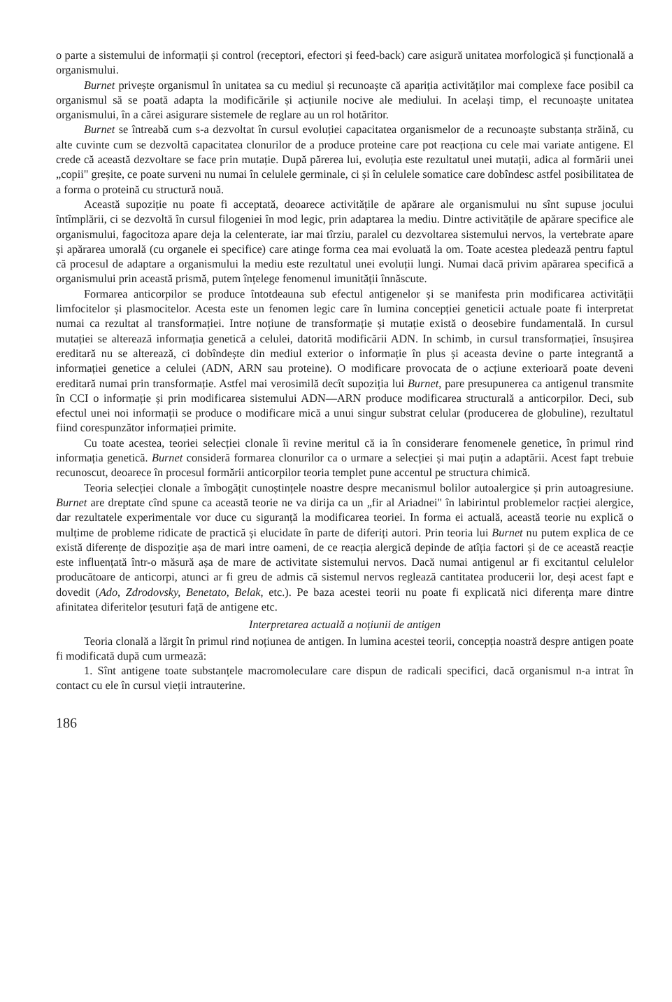o parte a sistemului de informații și control (receptori, efectori și feed-back) care asigură unitatea morfologică și funcțională a organismului.
Burnet privește organismul în unitatea sa cu mediul și recunoaște că apariția activităților mai complexe face posibil ca organismul să se poată adapta la modificările și acțiunile nocive ale mediului. In același timp, el recunoaște unitatea organismului, în a cărei asigurare sistemele de reglare au un rol hotăritor.
Burnet se întreabă cum s-a dezvoltat în cursul evoluției capacitatea organismelor de a recunoaște substanța străină, cu alte cuvinte cum se dezvoltă capacitatea clonurilor de a produce proteine care pot reacționa cu cele mai variate antigene. El crede că această dezvoltare se face prin mutație. După părerea lui, evoluția este rezultatul unei mutații, adica al formării unei „copii" greșite, ce poate surveni nu numai în celulele germinale, ci și în celulele somatice care dobîndesc astfel posibilitatea de a forma o proteină cu structură nouă.
Această supoziție nu poate fi acceptată, deoarece activitățile de apărare ale organismului nu sînt supuse jocului întîmplării, ci se dezvoltă în cursul filogeniei în mod legic, prin adaptarea la mediu. Dintre activitățile de apărare specifice ale organismului, fagocitoza apare deja la celenterate, iar mai tîrziu, paralel cu dezvoltarea sistemului nervos, la vertebrate apare și apărarea umorală (cu organele ei specifice) care atinge forma cea mai evoluată la om. Toate acestea pledează pentru faptul că procesul de adaptare a organismului la mediu este rezultatul unei evoluții lungi. Numai dacă privim apărarea specifică a organismului prin această prismă, putem înțelege fenomenul imunității înnăscute.
Formarea anticorpilor se produce întotdeauna sub efectul antigenelor și se manifesta prin modificarea activității limfocitelor și plasmocitelor. Acesta este un fenomen legic care în lumina concepției geneticii actuale poate fi interpretat numai ca rezultat al transformației. Intre noțiune de transformație și mutație există o deosebire fundamentală. In cursul mutației se alterează informația genetică a celulei, datorită modificării ADN. In schimb, in cursul transformației, însușirea ereditară nu se alterează, ci dobîndește din mediul exterior o informație în plus și aceasta devine o parte integrantă a informației genetice a celulei (ADN, ARN sau proteine). O modificare provocata de o acțiune exterioară poate deveni ereditară numai prin transformație. Astfel mai verosimilă decît supoziția lui Burnet, pare presupunerea ca antigenul transmite în CCI o informație și prin modificarea sistemului ADN—ARN produce modificarea structurală a anticorpilor. Deci, sub efectul unei noi informații se produce o modificare mică a unui singur substrat celular (producerea de globuline), rezultatul fiind corespunzător informației primite.
Cu toate acestea, teoriei selecției clonale îi revine meritul că ia în considerare fenomenele genetice, în primul rind informația genetică. Burnet consideră formarea clonurilor ca o urmare a selecției și mai puțin a adaptării. Acest fapt trebuie recunoscut, deoarece în procesul formării anticorpilor teoria templet pune accentul pe structura chimică.
Teoria selecției clonale a îmbogățit cunoștințele noastre despre mecanismul bolilor autoalergice și prin autoagresiune. Burnet are dreptate cînd spune ca această teorie ne va dirija ca un „fir al Ariadnei" în labirintul problemelor racției alergice, dar rezultatele experimentale vor duce cu siguranță la modificarea teoriei. In forma ei actuală, această teorie nu explică o mulțime de probleme ridicate de practică și elucidate în parte de diferiți autori. Prin teoria lui Burnet nu putem explica de ce există diferențe de dispoziție așa de mari intre oameni, de ce reacția alergică depinde de atîția factori și de ce această reacție este influențată într-o măsură așa de mare de activitate sistemului nervos. Dacă numai antigenul ar fi excitantul celulelor producătoare de anticorpi, atunci ar fi greu de admis că sistemul nervos reglează cantitatea producerii lor, deși acest fapt e dovedit (Ado, Zdrodovsky, Benetato, Belak, etc.). Pe baza acestei teorii nu poate fi explicată nici diferența mare dintre afinitatea diferitelor țesuturi față de antigene etc.
Interpretarea actuală a noțiunii de antigen
Teoria clonală a lărgit în primul rind noțiunea de antigen. In lumina acestei teorii, concepția noastră despre antigen poate fi modificată după cum urmează:
1. Sînt antigene toate substanțele macromoleculare care dispun de radicali specifici, dacă organismul n-a intrat în contact cu ele în cursul vieții intrauterine.
186